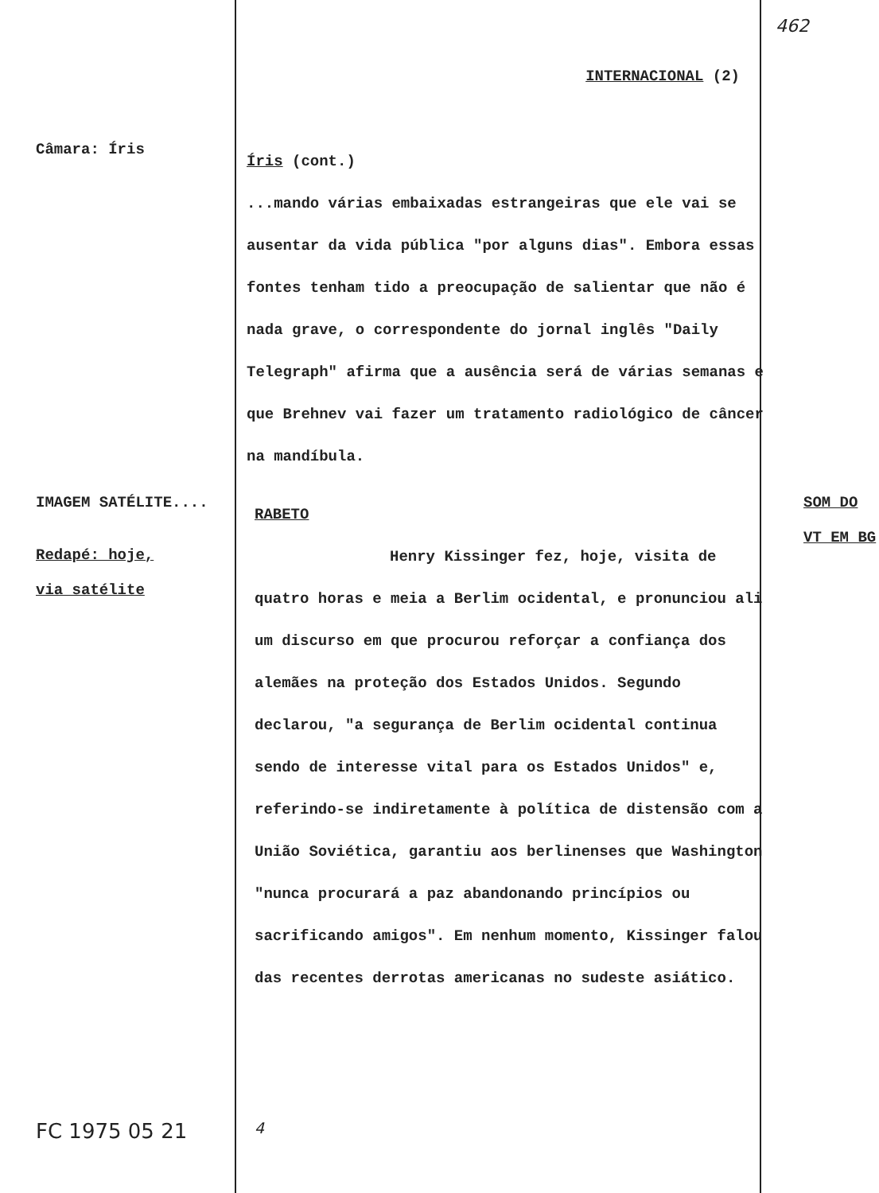462
INTERNACIONAL (2)
Câmara: Íris
Íris (cont.)
...mando várias embaixadas estrangeiras que ele vai se ausentar da vida pública "por alguns dias". Embora essas fontes tenham tido a preocupação de salientar que não é nada grave, o correspondente do jornal inglês "Daily Telegraph" afirma que a ausência será de várias semanas e que Brehnev vai fazer um tratamento radiológico de câncer na mandíbula.
IMAGEM SATÉLITE....
Redapé: hoje,
via satélite
RABETO
Henry Kissinger fez, hoje, visita de
quatro horas e meia a Berlim ocidental, e pronunciou ali um discurso em que procurou reforçar a confiança dos alemães na proteção dos Estados Unidos. Segundo declarou, "a segurança de Berlim ocidental continua sendo de interesse vital para os Estados Unidos" e, referindo-se indiretamente à política de distensão com a União Soviética, garantiu aos berlinenses que Washington "nunca procurará a paz abandonando princípios ou sacrificando amigos". Em nenhum momento, Kissinger falou das recentes derrotas americanas no sudeste asiático.
SOM DO
VT EM BG
FC 1975 05 21
4